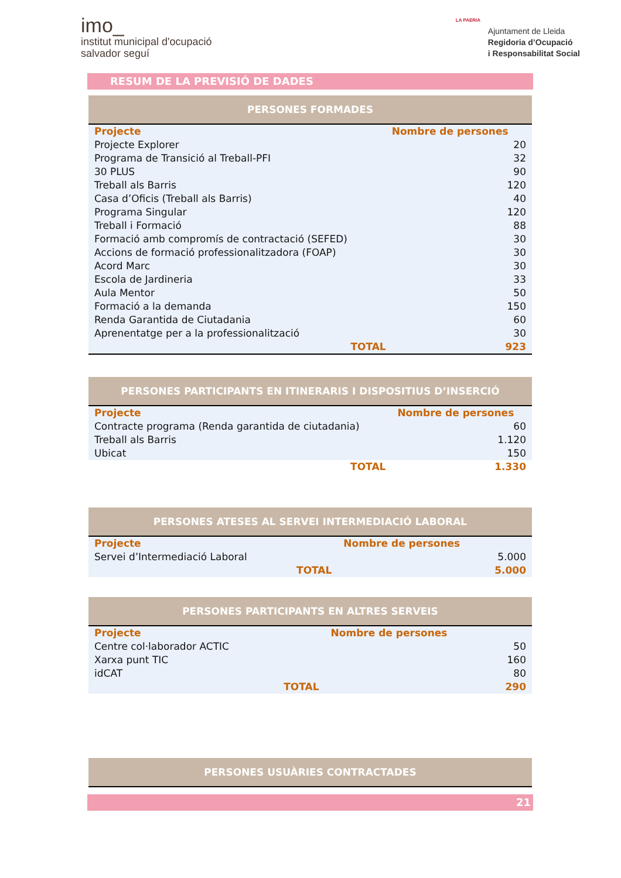imo_
institut municipal d'ocupació
salvador seguí
LA PAERIA
Ajuntament de Lleida
Regidoria d’Ocupació
i Responsabilitat Social
RESUM DE LA PREVISIÓ DE DADES
PERSONES FORMADES
| Projecte | Nombre de persones |
| --- | --- |
| Projecte Explorer | 20 |
| Programa de Transició al Treball-PFI | 32 |
| 30 PLUS | 90 |
| Treball als Barris | 120 |
| Casa d’Oficis (Treball als Barris) | 40 |
| Programa Singular | 120 |
| Treball i Formació | 88 |
| Formació amb compromís de contractació (SEFED) | 30 |
| Accions de formació professionalitzadora (FOAP) | 30 |
| Acord Marc | 30 |
| Escola de Jardineria | 33 |
| Aula Mentor | 50 |
| Formació a la demanda | 150 |
| Renda Garantida de Ciutadania | 60 |
| Aprenentatge per a la professionalització | 30 |
| TOTAL | 923 |
PERSONES PARTICIPANTS EN ITINERARIS I DISPOSITIUS D’INSERCIÓ
| Projecte | Nombre de persones |
| --- | --- |
| Contracte programa (Renda garantida de ciutadania) | 60 |
| Treball als Barris | 1.120 |
| Ubicat | 150 |
| TOTAL | 1.330 |
PERSONES ATESES AL SERVEI INTERMEDIACIÓ LABORAL
| Projecte | Nombre de persones |
| --- | --- |
| Servei d’Intermediació Laboral | 5.000 |
| TOTAL | 5.000 |
PERSONES PARTICIPANTS EN ALTRES SERVEIS
| Projecte | Nombre de persones |
| --- | --- |
| Centre col·laborador ACTIC | 50 |
| Xarxa punt TIC | 160 |
| idCAT | 80 |
| TOTAL | 290 |
PERSONES USUÀRIES CONTRACTADES
21